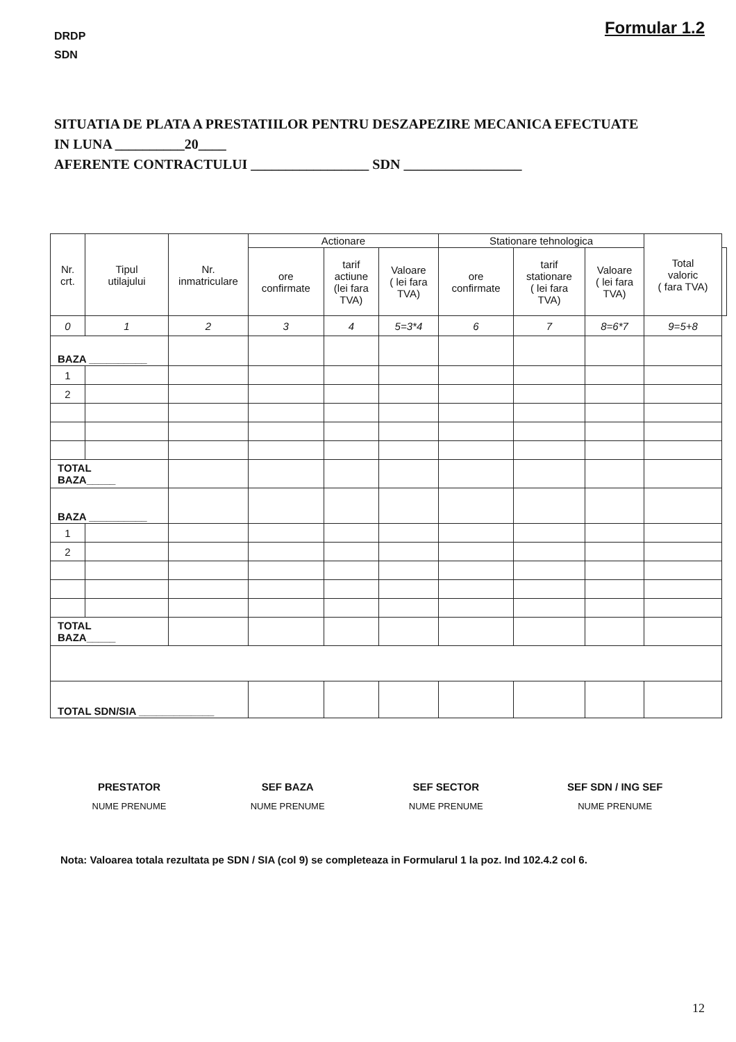DRDP
SDN
Formular 1.2
SITUATIA DE PLATA A PRESTATIILOR PENTRU DESZAPEZIRE MECANICA EFECTUATE
IN LUNA __________20____
AFERENTE CONTRACTULUI _________________ SDN _________________
| Nr. crt. | Tipul utilajului | Nr. inmatriculare | Actionare | | | Stationare tehnologica | | | Total valoric ( fara TVA) | |
| --- | --- | --- | --- | --- | --- | --- | --- | --- | --- | --- |
| | | | ore confirmate | tarif actiune (lei fara TVA) | Valoare ( lei fara TVA) | ore confirmate | tarif stationare ( lei fara TVA) | Valoare ( lei fara TVA) | | |
| 0 | 1 | 2 | 3 | 4 | 5=3*4 | 6 | 7 | 8=6*7 | 9=5+8 | |
| BAZA __________ | | | | | | | | | | |
| 1 | | | | | | | | | | |
| 2 | | | | | | | | | | |
| TOTAL BAZA_____ | | | | | | | | | | |
| BAZA __________ | | | | | | | | | | |
| 1 | | | | | | | | | | |
| 2 | | | | | | | | | | |
| TOTAL BAZA_____ | | | | | | | | | | |
| TOTAL SDN/SIA _____________ | | | | | | | | | | |
PRESTATOR
NUME PRENUME
SEF BAZA
NUME PRENUME
SEF SECTOR
NUME PRENUME
SEF SDN / ING SEF
NUME PRENUME
Nota: Valoarea totala rezultata pe SDN / SIA (col 9) se completeaza in Formularul 1 la poz. Ind 102.4.2 col 6.
12